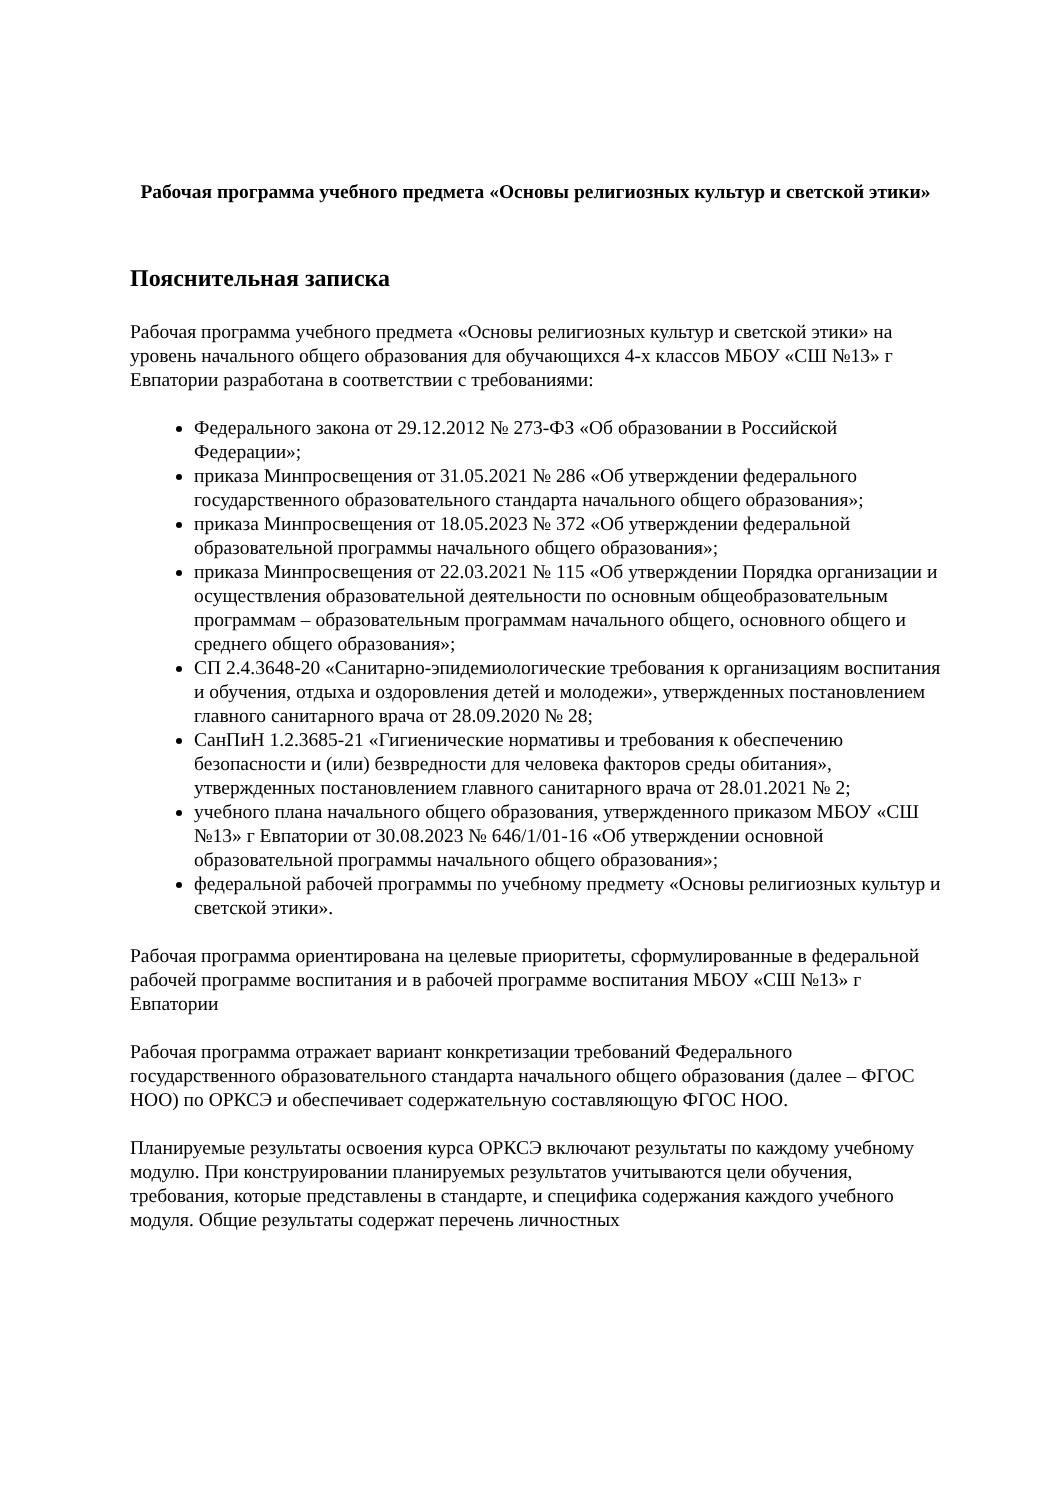Рабочая программа учебного предмета «Основы религиозных культур и светской этики»
Пояснительная записка
Рабочая программа учебного предмета «Основы религиозных культур и светской этики» на уровень начального общего образования для обучающихся 4-х классов МБОУ «СШ №13» г Евпатории разработана в соответствии с требованиями:
Федерального закона от 29.12.2012 № 273-ФЗ «Об образовании в Российской Федерации»;
приказа Минпросвещения от 31.05.2021 № 286 «Об утверждении федерального государственного образовательного стандарта начального общего образования»;
приказа Минпросвещения от 18.05.2023 № 372 «Об утверждении федеральной образовательной программы начального общего образования»;
приказа Минпросвещения от 22.03.2021 № 115 «Об утверждении Порядка организации и осуществления образовательной деятельности по основным общеобразовательным программам – образовательным программам начального общего, основного общего и среднего общего образования»;
СП 2.4.3648-20 «Санитарно-эпидемиологические требования к организациям воспитания и обучения, отдыха и оздоровления детей и молодежи», утвержденных постановлением главного санитарного врача от 28.09.2020 № 28;
СанПиН 1.2.3685-21 «Гигиенические нормативы и требования к обеспечению безопасности и (или) безвредности для человека факторов среды обитания», утвержденных постановлением главного санитарного врача от 28.01.2021 № 2;
учебного плана начального общего образования, утвержденного приказом МБОУ «СШ №13» г Евпатории от 30.08.2023 № 646/1/01-16 «Об утверждении основной образовательной программы начального общего образования»;
федеральной рабочей программы по учебному предмету «Основы религиозных культур и светской этики».
Рабочая программа ориентирована на целевые приоритеты, сформулированные в федеральной рабочей программе воспитания и в рабочей программе воспитания МБОУ «СШ №13» г Евпатории
Рабочая программа отражает вариант конкретизации требований Федерального государственного образовательного стандарта начального общего образования (далее – ФГОС НОО) по ОРКСЭ и обеспечивает содержательную составляющую ФГОС НОО.
Планируемые результаты освоения курса ОРКСЭ включают результаты по каждому учебному модулю. При конструировании планируемых результатов учитываются цели обучения, требования, которые представлены в стандарте, и специфика содержания каждого учебного модуля. Общие результаты содержат перечень личностных